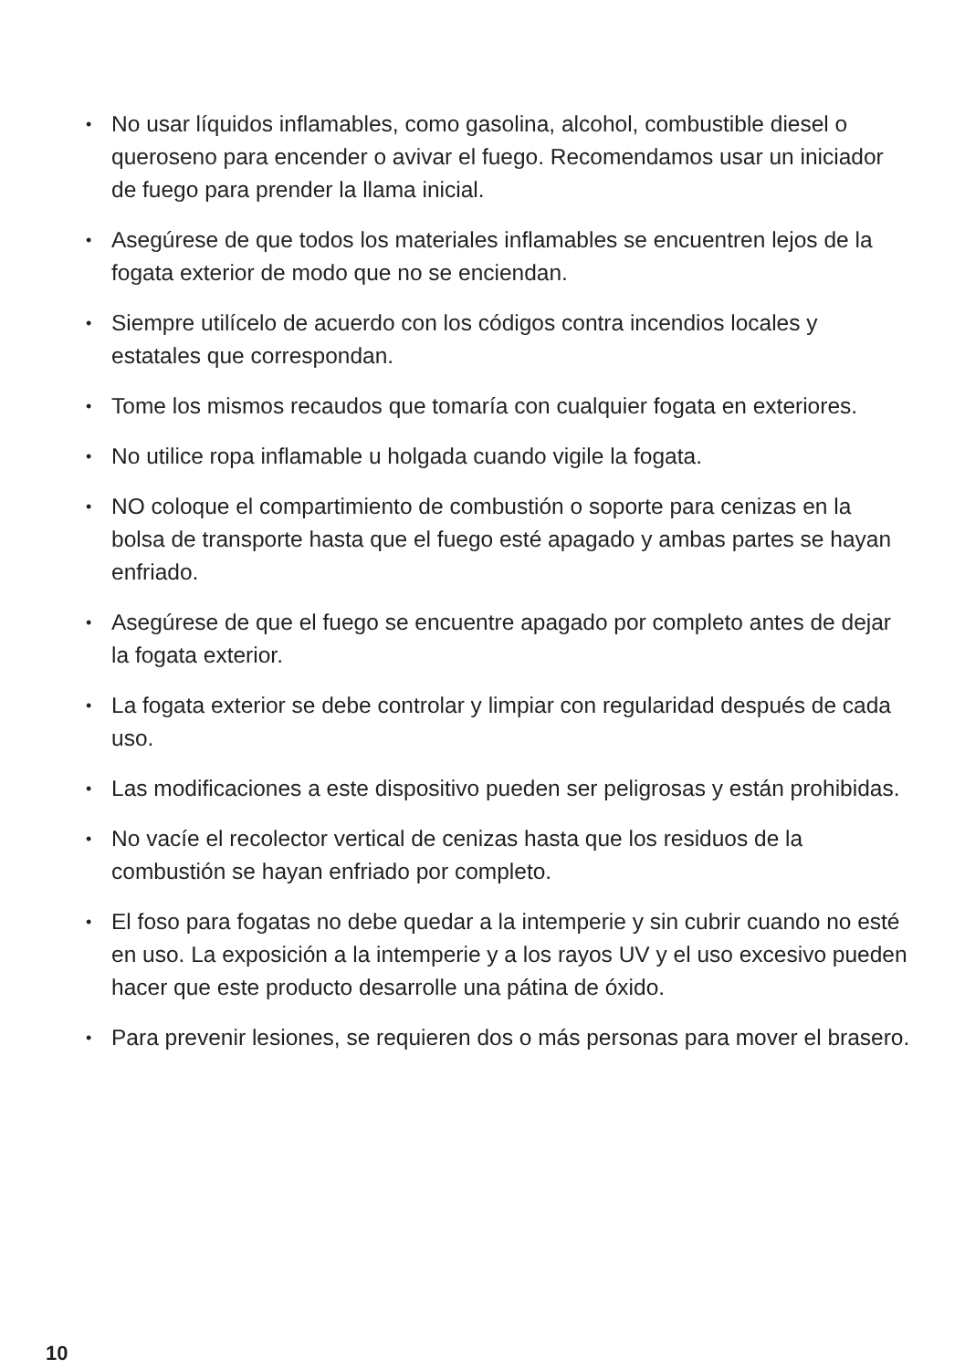• No usar líquidos inflamables, como gasolina, alcohol, combustible diesel o queroseno para encender o avivar el fuego. Recomendamos usar un iniciador de fuego para prender la llama inicial.
• Asegúrese de que todos los materiales inflamables se encuentren lejos de la fogata exterior de modo que no se enciendan.
• Siempre utilícelo de acuerdo con los códigos contra incendios locales y estatales que correspondan.
• Tome los mismos recaudos que tomaría con cualquier fogata en exteriores.
• No utilice ropa inflamable u holgada cuando vigile la fogata.
• NO coloque el compartimiento de combustión o soporte para cenizas en la bolsa de transporte hasta que el fuego esté apagado y ambas partes se hayan enfriado.
• Asegúrese de que el fuego se encuentre apagado por completo antes de dejar la fogata exterior.
• La fogata exterior se debe controlar y limpiar con regularidad después de cada uso.
• Las modificaciones a este dispositivo pueden ser peligrosas y están prohibidas.
• No vacíe el recolector vertical de cenizas hasta que los residuos de la combustión se hayan enfriado por completo.
• El foso para fogatas no debe quedar a la intemperie y sin cubrir cuando no esté en uso. La exposición a la intemperie y a los rayos UV y el uso excesivo pueden hacer que este producto desarrolle una pátina de óxido.
• Para prevenir lesiones, se requieren dos o más personas para mover el brasero.
10